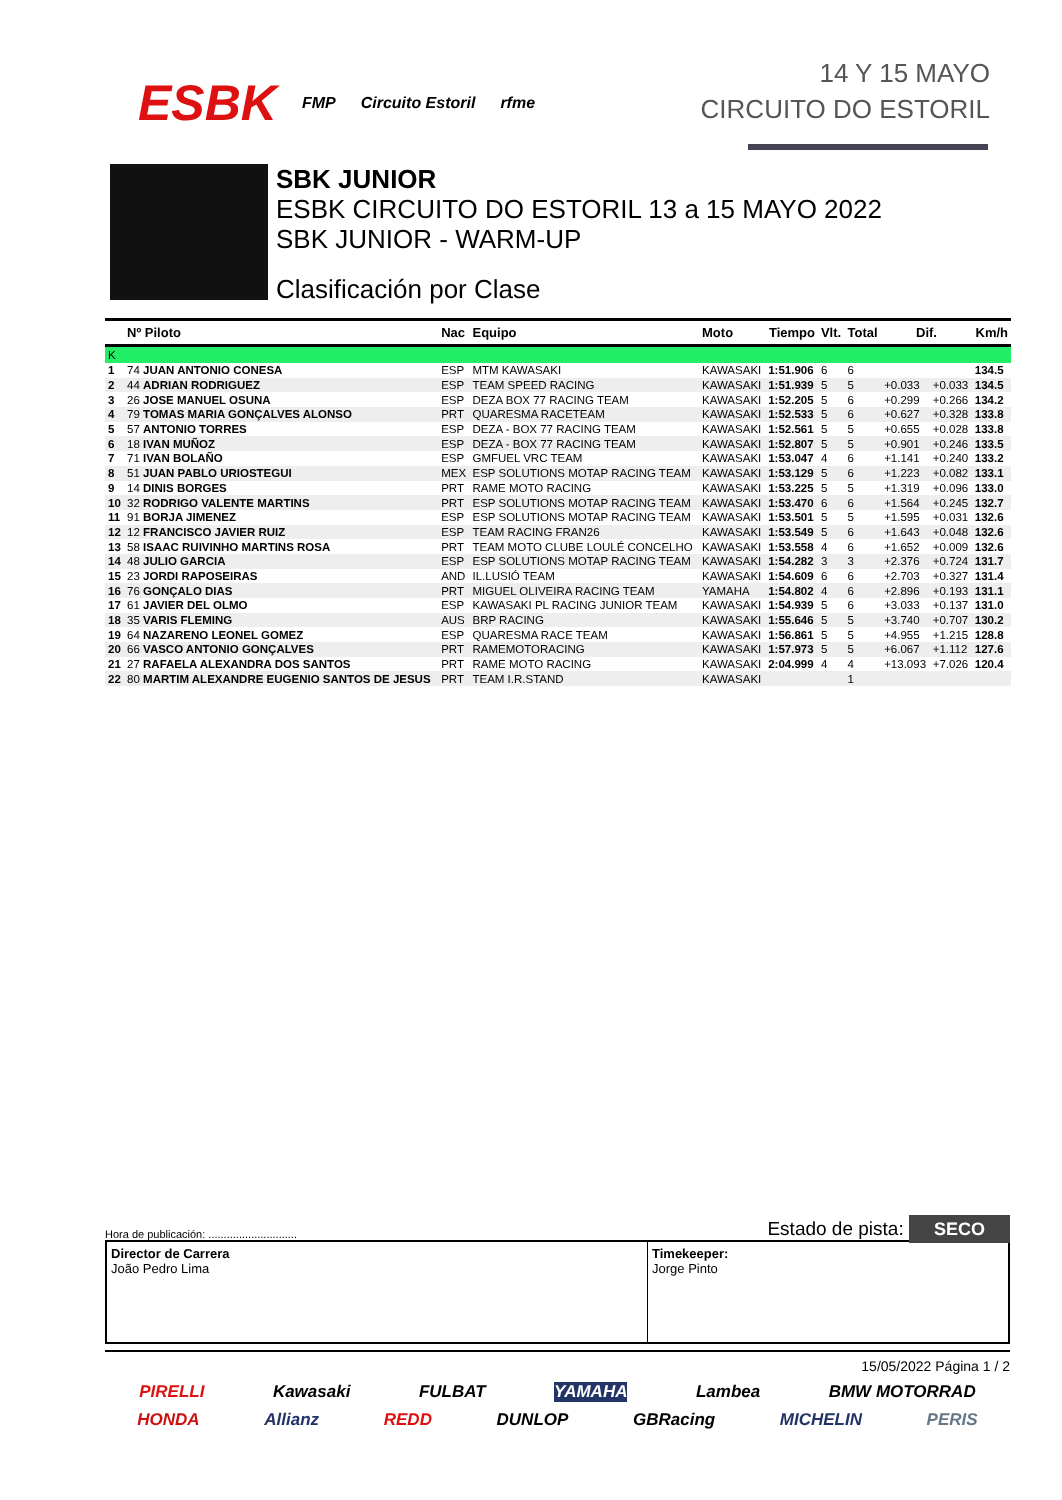ESBK FMP Circuito Estoril rfme
14 Y 15 MAYO
CIRCUITO DO ESTORIL
SBK JUNIOR
ESBK CIRCUITO DO ESTORIL 13 a 15 MAYO 2022
SBK JUNIOR - WARM-UP
Clasificación por Clase
| | Nº Piloto | Nac | Equipo | Moto | Tiempo | Vlt. | Total | Dif. | | Km/h |
| --- | --- | --- | --- | --- | --- | --- | --- | --- | --- | --- |
| K | | | | | | | | | | |
| 1 | 74 JUAN ANTONIO CONESA | ESP | MTM KAWASAKI | KAWASAKI | 1:51.906 | 6 | 6 | | | 134.5 |
| 2 | 44 ADRIAN RODRIGUEZ | ESP | TEAM SPEED RACING | KAWASAKI | 1:51.939 | 5 | 5 | +0.033 | +0.033 | 134.5 |
| 3 | 26 JOSE MANUEL OSUNA | ESP | DEZA BOX 77 RACING TEAM | KAWASAKI | 1:52.205 | 5 | 6 | +0.299 | +0.266 | 134.2 |
| 4 | 79 TOMAS MARIA GONÇALVES ALONSO | PRT | QUARESMA RACETEAM | KAWASAKI | 1:52.533 | 5 | 6 | +0.627 | +0.328 | 133.8 |
| 5 | 57 ANTONIO TORRES | ESP | DEZA - BOX 77 RACING TEAM | KAWASAKI | 1:52.561 | 5 | 5 | +0.655 | +0.028 | 133.8 |
| 6 | 18 IVAN MUÑOZ | ESP | DEZA - BOX 77 RACING TEAM | KAWASAKI | 1:52.807 | 5 | 5 | +0.901 | +0.246 | 133.5 |
| 7 | 71 IVAN BOLAÑO | ESP | GMFUEL VRC TEAM | KAWASAKI | 1:53.047 | 4 | 6 | +1.141 | +0.240 | 133.2 |
| 8 | 51 JUAN PABLO URIOSTEGUI | MEX | ESP SOLUTIONS MOTAP RACING TEAM | KAWASAKI | 1:53.129 | 5 | 6 | +1.223 | +0.082 | 133.1 |
| 9 | 14 DINIS BORGES | PRT | RAME MOTO RACING | KAWASAKI | 1:53.225 | 5 | 5 | +1.319 | +0.096 | 133.0 |
| 10 | 32 RODRIGO VALENTE MARTINS | PRT | ESP SOLUTIONS MOTAP RACING TEAM | KAWASAKI | 1:53.470 | 6 | 6 | +1.564 | +0.245 | 132.7 |
| 11 | 91 BORJA JIMENEZ | ESP | ESP SOLUTIONS MOTAP RACING TEAM | KAWASAKI | 1:53.501 | 5 | 5 | +1.595 | +0.031 | 132.6 |
| 12 | 12 FRANCISCO JAVIER RUIZ | ESP | TEAM RACING FRAN26 | KAWASAKI | 1:53.549 | 5 | 6 | +1.643 | +0.048 | 132.6 |
| 13 | 58 ISAAC RUIVINHO MARTINS ROSA | PRT | TEAM MOTO CLUBE LOULÉ CONCELHO | KAWASAKI | 1:53.558 | 4 | 6 | +1.652 | +0.009 | 132.6 |
| 14 | 48 JULIO GARCIA | ESP | ESP SOLUTIONS MOTAP RACING TEAM | KAWASAKI | 1:54.282 | 3 | 3 | +2.376 | +0.724 | 131.7 |
| 15 | 23 JORDI RAPOSEIRAS | AND | IL.LUSIÓ TEAM | KAWASAKI | 1:54.609 | 6 | 6 | +2.703 | +0.327 | 131.4 |
| 16 | 76 GONÇALO DIAS | PRT | MIGUEL OLIVEIRA RACING TEAM | YAMAHA | 1:54.802 | 4 | 6 | +2.896 | +0.193 | 131.1 |
| 17 | 61 JAVIER DEL OLMO | ESP | KAWASAKI PL RACING JUNIOR TEAM | KAWASAKI | 1:54.939 | 5 | 6 | +3.033 | +0.137 | 131.0 |
| 18 | 35 VARIS FLEMING | AUS | BRP RACING | KAWASAKI | 1:55.646 | 5 | 5 | +3.740 | +0.707 | 130.2 |
| 19 | 64 NAZARENO LEONEL GOMEZ | ESP | QUARESMA RACE TEAM | KAWASAKI | 1:56.861 | 5 | 5 | +4.955 | +1.215 | 128.8 |
| 20 | 66 VASCO ANTONIO GONÇALVES | PRT | RAMEMOTORACING | KAWASAKI | 1:57.973 | 5 | 5 | +6.067 | +1.112 | 127.6 |
| 21 | 27 RAFAELA ALEXANDRA DOS SANTOS | PRT | RAME MOTO RACING | KAWASAKI | 2:04.999 | 4 | 4 | +13.093 | +7.026 | 120.4 |
| 22 | 80 MARTIM ALEXANDRE EUGENIO SANTOS DE JESUS | PRT | TEAM I.R.STAND | KAWASAKI | | | 1 | | | |
Hora de publicación: ............................. Estado de pista: SECO
Director de Carrera
João Pedro Lima
Timekeeper:
Jorge Pinto
15/05/2022 Página 1 / 2
PIRELLI Kawasaki FULBAT YAMAHA Lambea BMW MOTORRAD
HONDA Allianz REDD DUNLOP GBRacing MICHELIN PERIS